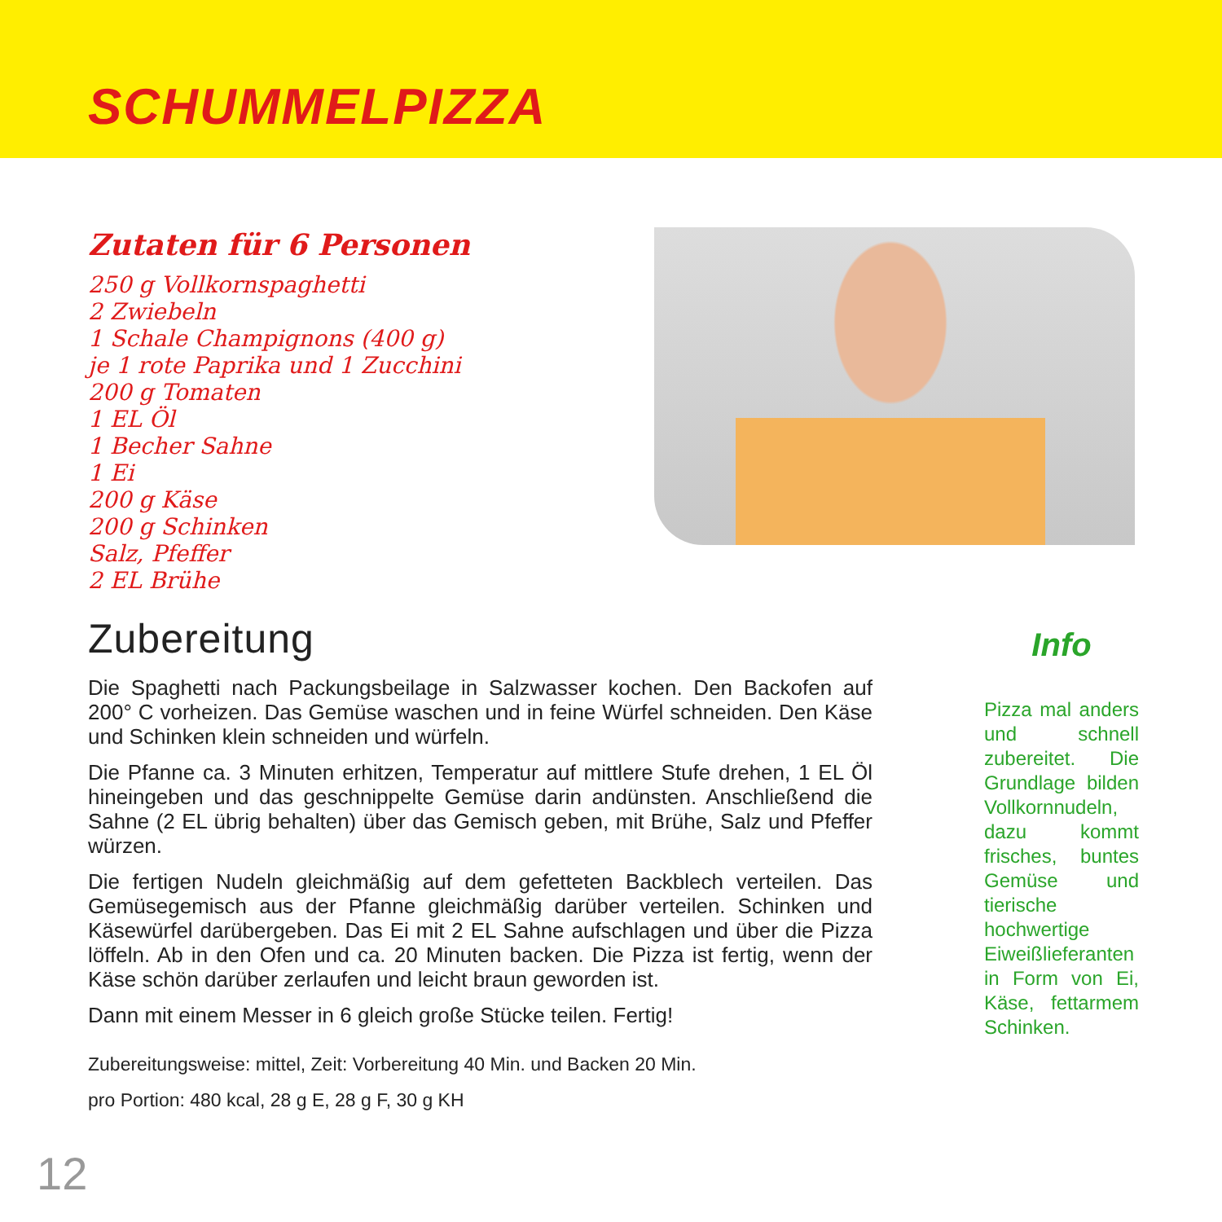SCHUMMELPIZZA
Zutaten für 6 Personen
250 g Vollkornspaghetti
2 Zwiebeln
1 Schale Champignons (400 g)
je 1 rote Paprika und 1 Zucchini
200 g Tomaten
1 EL Öl
1 Becher Sahne
1 Ei
200 g Käse
200 g Schinken
Salz, Pfeffer
2 EL Brühe
Zubereitung
Die Spaghetti nach Packungsbeilage in Salzwasser kochen. Den Backofen auf 200° C vorheizen. Das Gemüse waschen und in feine Würfel schneiden. Den Käse und Schinken klein schneiden und würfeln.
Die Pfanne ca. 3 Minuten erhitzen, Temperatur auf mittlere Stufe drehen, 1 EL Öl hineingeben und das geschnippelte Gemüse darin andünsten. Anschließend die Sahne (2 EL übrig behalten) über das Gemisch geben, mit Brühe, Salz und Pfeffer würzen.
Die fertigen Nudeln gleichmäßig auf dem gefetteten Backblech verteilen. Das Gemüsegemisch aus der Pfanne gleichmäßig darüber verteilen. Schinken und Käsewürfel darübergeben. Das Ei mit 2 EL Sahne aufschlagen und über die Pizza löffeln. Ab in den Ofen und ca. 20 Minuten backen. Die Pizza ist fertig, wenn der Käse schön darüber zerlaufen und leicht braun geworden ist.
Dann mit einem Messer in 6 gleich große Stücke teilen. Fertig!
Zubereitungsweise: mittel, Zeit: Vorbereitung 40 Min. und Backen 20 Min.
pro Portion: 480 kcal, 28 g E, 28 g F, 30 g KH
Info
Pizza mal anders und schnell zubereitet. Die Grundlage bilden Vollkornnudeln, dazu kommt frisches, buntes Gemüse und tierische hochwertige Eiweißlieferanten in Form von Ei, Käse, fettarmem Schinken.
12